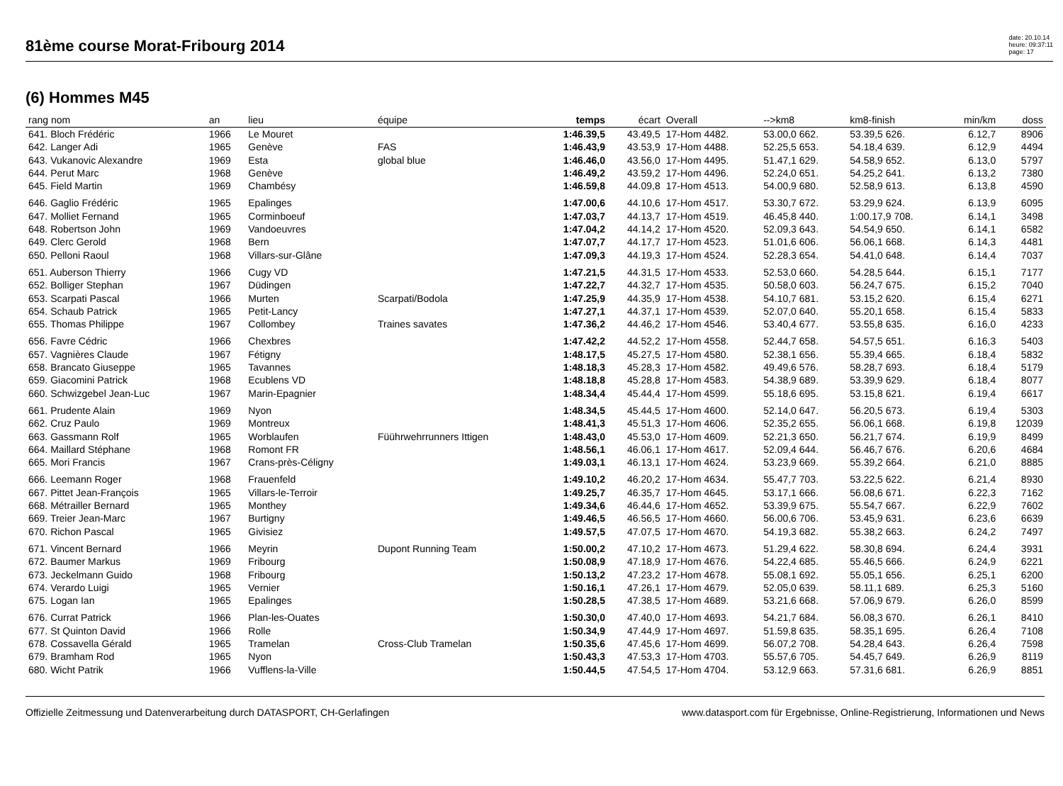81ème course Morat-Fribourg 2014
date: 20.10.14
heure: 09:37:11
page: 17
(6) Hommes M45
| rang nom | an | lieu | équipe | temps | écart | Overall | -->km8 | km8-finish | min/km | doss |
| --- | --- | --- | --- | --- | --- | --- | --- | --- | --- | --- |
| 641. Bloch Frédéric | 1966 | Le Mouret | | 1:46.39,5 | 43.49,5 | 17-Hom 4482. | 53.00,0 662. | 53.39,5 626. | 6.12,7 | 8906 |
| 642. Langer Adi | 1965 | Genève | FAS | 1:46.43,9 | 43.53,9 | 17-Hom 4488. | 52.25,5 653. | 54.18,4 639. | 6.12,9 | 4494 |
| 643. Vukanovic Alexandre | 1969 | Esta | global blue | 1:46.46,0 | 43.56,0 | 17-Hom 4495. | 51.47,1 629. | 54.58,9 652. | 6.13,0 | 5797 |
| 644. Perut Marc | 1968 | Genève | | 1:46.49,2 | 43.59,2 | 17-Hom 4496. | 52.24,0 651. | 54.25,2 641. | 6.13,2 | 7380 |
| 645. Field Martin | 1969 | Chambésy | | 1:46.59,8 | 44.09,8 | 17-Hom 4513. | 54.00,9 680. | 52.58,9 613. | 6.13,8 | 4590 |
| 646. Gaglio Frédéric | 1965 | Epalinges | | 1:47.00,6 | 44.10,6 | 17-Hom 4517. | 53.30,7 672. | 53.29,9 624. | 6.13,9 | 6095 |
| 647. Molliet Fernand | 1965 | Corminboeuf | | 1:47.03,7 | 44.13,7 | 17-Hom 4519. | 46.45,8 440. | 1:00.17,9 708. | 6.14,1 | 3498 |
| 648. Robertson John | 1969 | Vandoeuvres | | 1:47.04,2 | 44.14,2 | 17-Hom 4520. | 52.09,3 643. | 54.54,9 650. | 6.14,1 | 6582 |
| 649. Clerc Gerold | 1968 | Bern | | 1:47.07,7 | 44.17,7 | 17-Hom 4523. | 51.01,6 606. | 56.06,1 668. | 6.14,3 | 4481 |
| 650. Pelloni Raoul | 1968 | Villars-sur-Glâne | | 1:47.09,3 | 44.19,3 | 17-Hom 4524. | 52.28,3 654. | 54.41,0 648. | 6.14,4 | 7037 |
| 651. Auberson Thierry | 1966 | Cugy VD | | 1:47.21,5 | 44.31,5 | 17-Hom 4533. | 52.53,0 660. | 54.28,5 644. | 6.15,1 | 7177 |
| 652. Bolliger Stephan | 1967 | Düdingen | | 1:47.22,7 | 44.32,7 | 17-Hom 4535. | 50.58,0 603. | 56.24,7 675. | 6.15,2 | 7040 |
| 653. Scarpati Pascal | 1966 | Murten | Scarpati/Bodola | 1:47.25,9 | 44.35,9 | 17-Hom 4538. | 54.10,7 681. | 53.15,2 620. | 6.15,4 | 6271 |
| 654. Schaub Patrick | 1965 | Petit-Lancy | | 1:47.27,1 | 44.37,1 | 17-Hom 4539. | 52.07,0 640. | 55.20,1 658. | 6.15,4 | 5833 |
| 655. Thomas Philippe | 1967 | Collombey | Traines savates | 1:47.36,2 | 44.46,2 | 17-Hom 4546. | 53.40,4 677. | 53.55,8 635. | 6.16,0 | 4233 |
| 656. Favre Cédric | 1966 | Chexbres | | 1:47.42,2 | 44.52,2 | 17-Hom 4558. | 52.44,7 658. | 54.57,5 651. | 6.16,3 | 5403 |
| 657. Vagnières Claude | 1967 | Fétigny | | 1:48.17,5 | 45.27,5 | 17-Hom 4580. | 52.38,1 656. | 55.39,4 665. | 6.18,4 | 5832 |
| 658. Brancato Giuseppe | 1965 | Tavannes | | 1:48.18,3 | 45.28,3 | 17-Hom 4582. | 49.49,6 576. | 58.28,7 693. | 6.18,4 | 5179 |
| 659. Giacomini Patrick | 1968 | Ecublens VD | | 1:48.18,8 | 45.28,8 | 17-Hom 4583. | 54.38,9 689. | 53.39,9 629. | 6.18,4 | 8077 |
| 660. Schwizgebel Jean-Luc | 1967 | Marin-Epagnier | | 1:48.34,4 | 45.44,4 | 17-Hom 4599. | 55.18,6 695. | 53.15,8 621. | 6.19,4 | 6617 |
| 661. Prudente Alain | 1969 | Nyon | | 1:48.34,5 | 45.44,5 | 17-Hom 4600. | 52.14,0 647. | 56.20,5 673. | 6.19,4 | 5303 |
| 662. Cruz Paulo | 1969 | Montreux | | 1:48.41,3 | 45.51,3 | 17-Hom 4606. | 52.35,2 655. | 56.06,1 668. | 6.19,8 | 12039 |
| 663. Gassmann Rolf | 1965 | Worblaufen | Füührwehrrunners Ittigen | 1:48.43,0 | 45.53,0 | 17-Hom 4609. | 52.21,3 650. | 56.21,7 674. | 6.19,9 | 8499 |
| 664. Maillard Stéphane | 1968 | Romont FR | | 1:48.56,1 | 46.06,1 | 17-Hom 4617. | 52.09,4 644. | 56.46,7 676. | 6.20,6 | 4684 |
| 665. Mori Francis | 1967 | Crans-près-Céligny | | 1:49.03,1 | 46.13,1 | 17-Hom 4624. | 53.23,9 669. | 55.39,2 664. | 6.21,0 | 8885 |
| 666. Leemann Roger | 1968 | Frauenfeld | | 1:49.10,2 | 46.20,2 | 17-Hom 4634. | 55.47,7 703. | 53.22,5 622. | 6.21,4 | 8930 |
| 667. Pittet Jean-François | 1965 | Villars-le-Terroir | | 1:49.25,7 | 46.35,7 | 17-Hom 4645. | 53.17,1 666. | 56.08,6 671. | 6.22,3 | 7162 |
| 668. Métrailler Bernard | 1965 | Monthey | | 1:49.34,6 | 46.44,6 | 17-Hom 4652. | 53.39,9 675. | 55.54,7 667. | 6.22,9 | 7602 |
| 669. Treier Jean-Marc | 1967 | Burtigny | | 1:49.46,5 | 46.56,5 | 17-Hom 4660. | 56.00,6 706. | 53.45,9 631. | 6.23,6 | 6639 |
| 670. Richon Pascal | 1965 | Givisiez | | 1:49.57,5 | 47.07,5 | 17-Hom 4670. | 54.19,3 682. | 55.38,2 663. | 6.24,2 | 7497 |
| 671. Vincent Bernard | 1966 | Meyrin | Dupont Running Team | 1:50.00,2 | 47.10,2 | 17-Hom 4673. | 51.29,4 622. | 58.30,8 694. | 6.24,4 | 3931 |
| 672. Baumer Markus | 1969 | Fribourg | | 1:50.08,9 | 47.18,9 | 17-Hom 4676. | 54.22,4 685. | 55.46,5 666. | 6.24,9 | 6221 |
| 673. Jeckelmann Guido | 1968 | Fribourg | | 1:50.13,2 | 47.23,2 | 17-Hom 4678. | 55.08,1 692. | 55.05,1 656. | 6.25,1 | 6200 |
| 674. Verardo Luigi | 1965 | Vernier | | 1:50.16,1 | 47.26,1 | 17-Hom 4679. | 52.05,0 639. | 58.11,1 689. | 6.25,3 | 5160 |
| 675. Logan Ian | 1965 | Epalinges | | 1:50.28,5 | 47.38,5 | 17-Hom 4689. | 53.21,6 668. | 57.06,9 679. | 6.26,0 | 8599 |
| 676. Currat Patrick | 1966 | Plan-les-Ouates | | 1:50.30,0 | 47.40,0 | 17-Hom 4693. | 54.21,7 684. | 56.08,3 670. | 6.26,1 | 8410 |
| 677. St Quinton David | 1966 | Rolle | | 1:50.34,9 | 47.44,9 | 17-Hom 4697. | 51.59,8 635. | 58.35,1 695. | 6.26,4 | 7108 |
| 678. Cossavella Gérald | 1965 | Tramelan | Cross-Club Tramelan | 1:50.35,6 | 47.45,6 | 17-Hom 4699. | 56.07,2 708. | 54.28,4 643. | 6.26,4 | 7598 |
| 679. Bramham Rod | 1965 | Nyon | | 1:50.43,3 | 47.53,3 | 17-Hom 4703. | 55.57,6 705. | 54.45,7 649. | 6.26,9 | 8119 |
| 680. Wicht Patrik | 1966 | Vufflens-la-Ville | | 1:50.44,5 | 47.54,5 | 17-Hom 4704. | 53.12,9 663. | 57.31,6 681. | 6.26,9 | 8851 |
Offizielle Zeitmessung und Datenverarbeitung durch DATASPORT, CH-Gerlafingen www.datasport.com für Ergebnisse, Online-Registrierung, Informationen und News